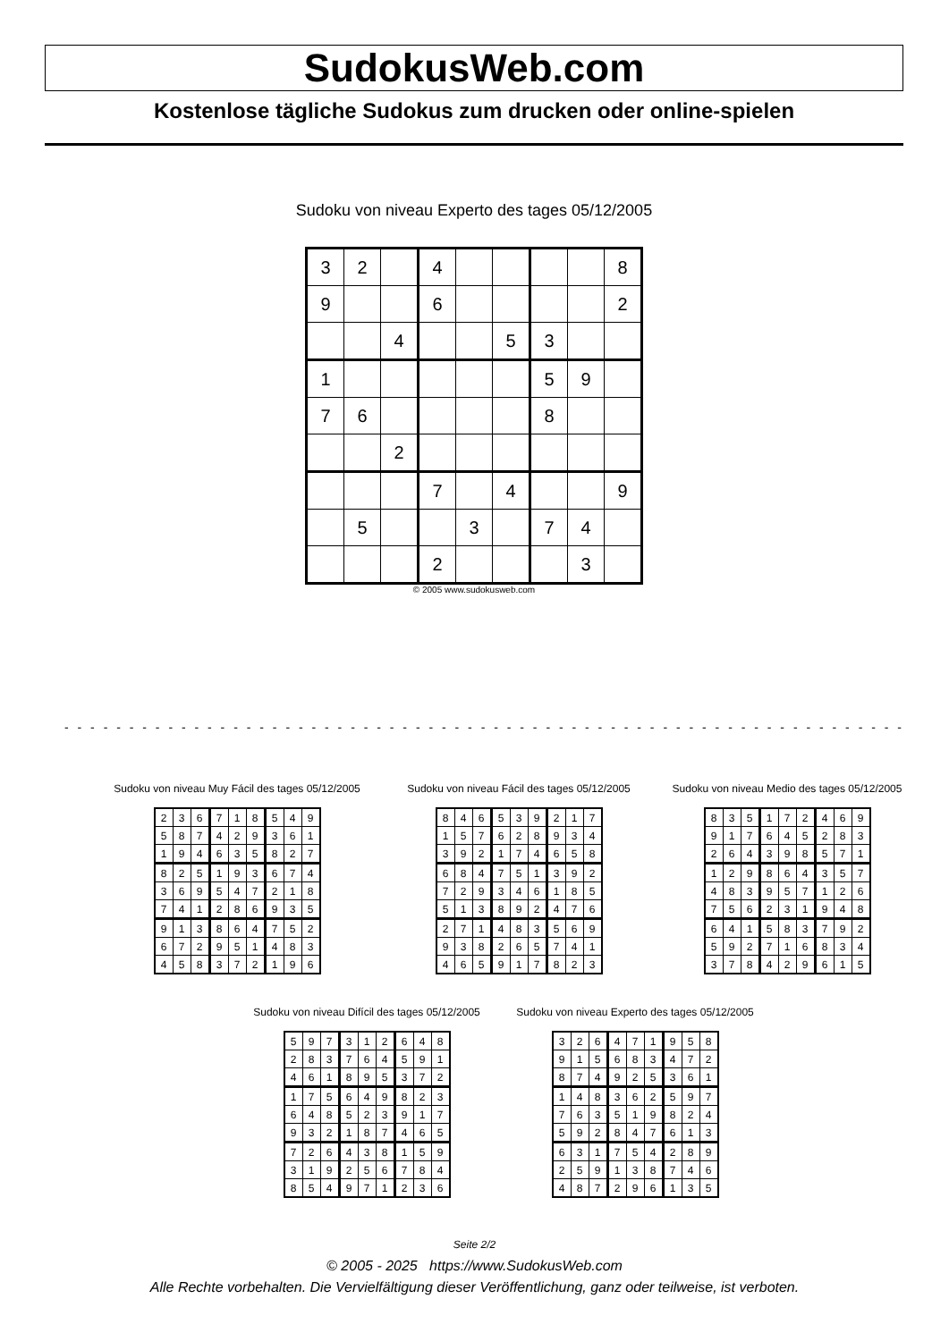SudokusWeb.com
Kostenlose tägliche Sudokus zum drucken oder online-spielen
Sudoku von niveau Experto des tages 05/12/2005
| 3 | 2 | | 4 | | | | | 8 |
| 9 | | | 6 | | | | | 2 |
| | | 4 | | | 5 | 3 | | |
| 1 | | | | | | 5 | 9 | |
| 7 | 6 | | | | | 8 | | |
| | | 2 | | | | | | |
| | | | 7 | | 4 | | | 9 |
| | 5 | | | 3 | | 7 | 4 | |
| | | | 2 | | | | 3 | |
© 2005 www.sudokusweb.com
- - - - - - - - - - - - - - - - - - - - - - - - - - - - - - - - - - - - - - - - - - - - - - - - - - - - - - - - - - - - - - - - -
Sudoku von niveau Muy Fácil des tages 05/12/2005
| 2 | 3 | 6 | 7 | 1 | 8 | 5 | 4 | 9 |
| 5 | 8 | 7 | 4 | 2 | 9 | 3 | 6 | 1 |
| 1 | 9 | 4 | 6 | 3 | 5 | 8 | 2 | 7 |
| 8 | 2 | 5 | 1 | 9 | 3 | 6 | 7 | 4 |
| 3 | 6 | 9 | 5 | 4 | 7 | 2 | 1 | 8 |
| 7 | 4 | 1 | 2 | 8 | 6 | 9 | 3 | 5 |
| 9 | 1 | 3 | 8 | 6 | 4 | 7 | 5 | 2 |
| 6 | 7 | 2 | 9 | 5 | 1 | 4 | 8 | 3 |
| 4 | 5 | 8 | 3 | 7 | 2 | 1 | 9 | 6 |
Sudoku von niveau Fácil des tages 05/12/2005
| 8 | 4 | 6 | 5 | 3 | 9 | 2 | 1 | 7 |
| 1 | 5 | 7 | 6 | 2 | 8 | 9 | 3 | 4 |
| 3 | 9 | 2 | 1 | 7 | 4 | 6 | 5 | 8 |
| 6 | 8 | 4 | 7 | 5 | 1 | 3 | 9 | 2 |
| 7 | 2 | 9 | 3 | 4 | 6 | 1 | 8 | 5 |
| 5 | 1 | 3 | 8 | 9 | 2 | 4 | 7 | 6 |
| 2 | 7 | 1 | 4 | 8 | 3 | 5 | 6 | 9 |
| 9 | 3 | 8 | 2 | 6 | 5 | 7 | 4 | 1 |
| 4 | 6 | 5 | 9 | 1 | 7 | 8 | 2 | 3 |
Sudoku von niveau Medio des tages 05/12/2005
| 8 | 3 | 5 | 1 | 7 | 2 | 4 | 6 | 9 |
| 9 | 1 | 7 | 6 | 4 | 5 | 2 | 8 | 3 |
| 2 | 6 | 4 | 3 | 9 | 8 | 5 | 7 | 1 |
| 1 | 2 | 9 | 8 | 6 | 4 | 3 | 5 | 7 |
| 4 | 8 | 3 | 9 | 5 | 7 | 1 | 2 | 6 |
| 7 | 5 | 6 | 2 | 3 | 1 | 9 | 4 | 8 |
| 6 | 4 | 1 | 5 | 8 | 3 | 7 | 9 | 2 |
| 5 | 9 | 2 | 7 | 1 | 6 | 8 | 3 | 4 |
| 3 | 7 | 8 | 4 | 2 | 9 | 6 | 1 | 5 |
Sudoku von niveau Difícil des tages 05/12/2005
| 5 | 9 | 7 | 3 | 1 | 2 | 6 | 4 | 8 |
| 2 | 8 | 3 | 7 | 6 | 4 | 5 | 9 | 1 |
| 4 | 6 | 1 | 8 | 9 | 5 | 3 | 7 | 2 |
| 1 | 7 | 5 | 6 | 4 | 9 | 8 | 2 | 3 |
| 6 | 4 | 8 | 5 | 2 | 3 | 9 | 1 | 7 |
| 9 | 3 | 2 | 1 | 8 | 7 | 4 | 6 | 5 |
| 7 | 2 | 6 | 4 | 3 | 8 | 1 | 5 | 9 |
| 3 | 1 | 9 | 2 | 5 | 6 | 7 | 8 | 4 |
| 8 | 5 | 4 | 9 | 7 | 1 | 2 | 3 | 6 |
Sudoku von niveau Experto des tages 05/12/2005
| 3 | 2 | 6 | 4 | 7 | 1 | 9 | 5 | 8 |
| 9 | 1 | 5 | 6 | 8 | 3 | 4 | 7 | 2 |
| 8 | 7 | 4 | 9 | 2 | 5 | 3 | 6 | 1 |
| 1 | 4 | 8 | 3 | 6 | 2 | 5 | 9 | 7 |
| 7 | 6 | 3 | 5 | 1 | 9 | 8 | 2 | 4 |
| 5 | 9 | 2 | 8 | 4 | 7 | 6 | 1 | 3 |
| 6 | 3 | 1 | 7 | 5 | 4 | 2 | 8 | 9 |
| 2 | 5 | 9 | 1 | 3 | 8 | 7 | 4 | 6 |
| 4 | 8 | 7 | 2 | 9 | 6 | 1 | 3 | 5 |
Seite 2/2
© 2005 - 2025 https://www.SudokusWeb.com
Alle Rechte vorbehalten. Die Vervielfältigung dieser Veröffentlichung, ganz oder teilweise, ist verboten.